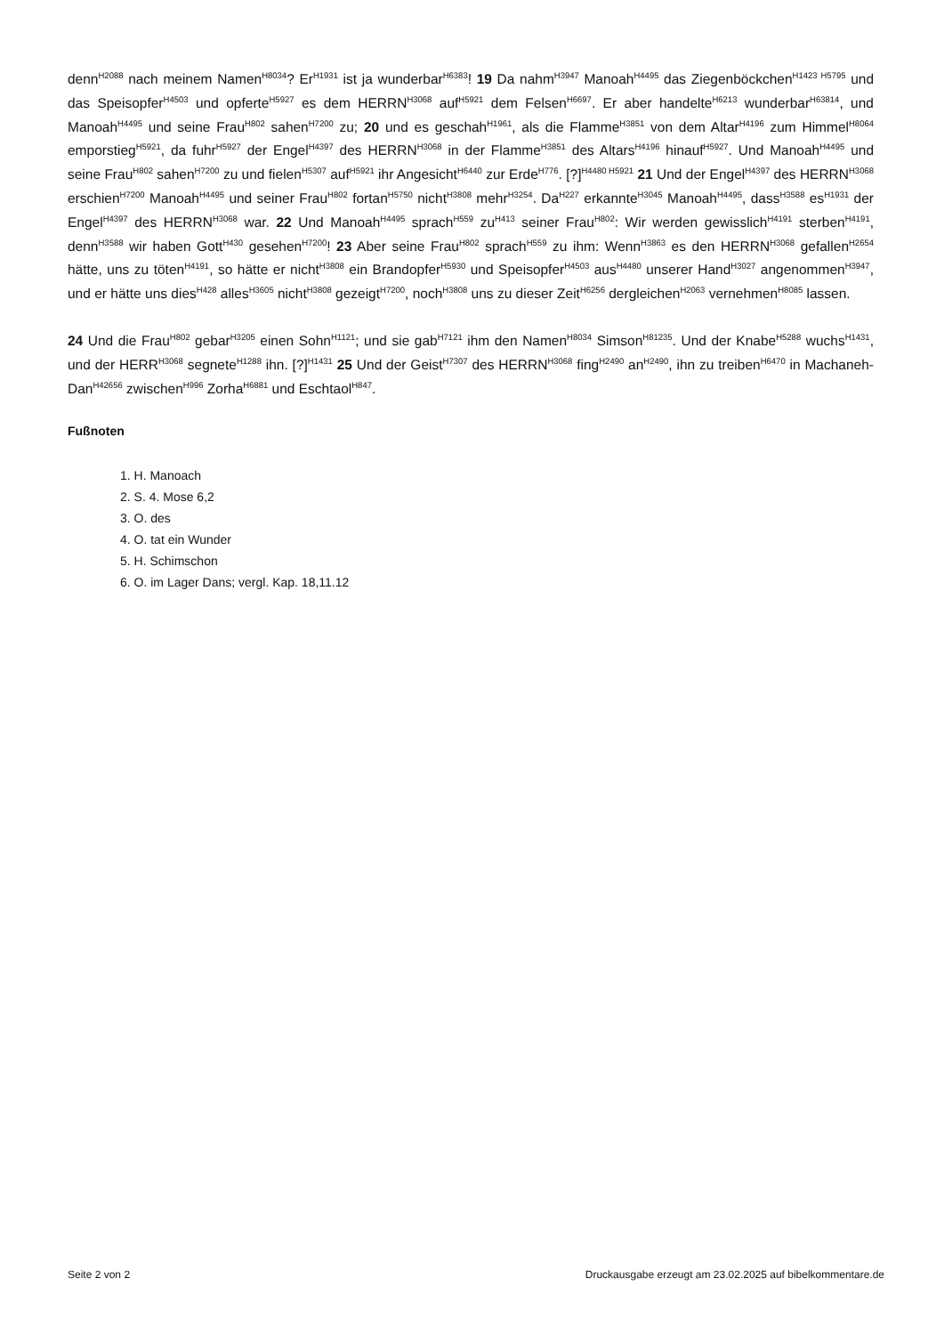denn<sup>H2088</sup> nach meinem Namen<sup>H8034</sup>? Er<sup>H1931</sup> ist ja wunderbar<sup>H6383</sup>! 19 Da nahm<sup>H3947</sup> Manoah<sup>H4495</sup> das Ziegenböckchen<sup>H1423 H5795</sup> und das Speisopfer<sup>H4503</sup> und opferte<sup>H5927</sup> es dem HERRN<sup>H3068</sup> auf<sup>H5921</sup> dem Felsen<sup>H6697</sup>. Er aber handelte<sup>H6213</sup> wunderbar<sup>H63814</sup>, und Manoah<sup>H4495</sup> und seine Frau<sup>H802</sup> sahen<sup>H7200</sup> zu; 20 und es geschah<sup>H1961</sup>, als die Flamme<sup>H3851</sup> von dem Altar<sup>H4196</sup> zum Himmel<sup>H8064</sup> emporstieg<sup>H5921</sup>, da fuhr<sup>H5927</sup> der Engel<sup>H4397</sup> des HERRN<sup>H3068</sup> in der Flamme<sup>H3851</sup> des Altars<sup>H4196</sup> hinauf<sup>H5927</sup>. Und Manoah<sup>H4495</sup> und seine Frau<sup>H802</sup> sahen<sup>H7200</sup> zu und fielen<sup>H5307</sup> auf<sup>H5921</sup> ihr Angesicht<sup>H6440</sup> zur Erde<sup>H776</sup>. [?]<sup>H4480 H5921</sup> 21 Und der Engel<sup>H4397</sup> des HERRN<sup>H3068</sup> erschien<sup>H7200</sup> Manoah<sup>H4495</sup> und seiner Frau<sup>H802</sup> fortan<sup>H5750</sup> nicht<sup>H3808</sup> mehr<sup>H3254</sup>. Da<sup>H227</sup> erkannte<sup>H3045</sup> Manoah<sup>H4495</sup>, dass<sup>H3588</sup> es<sup>H1931</sup> der Engel<sup>H4397</sup> des HERRN<sup>H3068</sup> war. 22 Und Manoah<sup>H4495</sup> sprach<sup>H559</sup> zu<sup>H413</sup> seiner Frau<sup>H802</sup>: Wir werden gewisslich<sup>H4191</sup> sterben<sup>H4191</sup>, denn<sup>H3588</sup> wir haben Gott<sup>H430</sup> gesehen<sup>H7200</sup>! 23 Aber seine Frau<sup>H802</sup> sprach<sup>H559</sup> zu ihm: Wenn<sup>H3863</sup> es den HERRN<sup>H3068</sup> gefallen<sup>H2654</sup> hätte, uns zu töten<sup>H4191</sup>, so hätte er nicht<sup>H3808</sup> ein Brandopfer<sup>H5930</sup> und Speisopfer<sup>H4503</sup> aus<sup>H4480</sup> unserer Hand<sup>H3027</sup> angenommen<sup>H3947</sup>, und er hätte uns dies<sup>H428</sup> alles<sup>H3605</sup> nicht<sup>H3808</sup> gezeigt<sup>H7200</sup>, noch<sup>H3808</sup> uns zu dieser Zeit<sup>H6256</sup> dergleichen<sup>H2063</sup> vernehmen<sup>H8085</sup> lassen.
24 Und die Frau<sup>H802</sup> gebar<sup>H3205</sup> einen Sohn<sup>H1121</sup>; und sie gab<sup>H7121</sup> ihm den Namen<sup>H8034</sup> Simson<sup>H81235</sup>. Und der Knabe<sup>H5288</sup> wuchs<sup>H1431</sup>, und der HERR<sup>H3068</sup> segnete<sup>H1288</sup> ihn. [?]<sup>H1431</sup> 25 Und der Geist<sup>H7307</sup> des HERRN<sup>H3068</sup> fing<sup>H2490</sup> an<sup>H2490</sup>, ihn zu treiben<sup>H6470</sup> in Machaneh-Dan<sup>H42656</sup> zwischen<sup>H996</sup> Zorha<sup>H6881</sup> und Eschtaol<sup>H847</sup>.
Fußnoten
1. H. Manoach
2. S. 4. Mose 6,2
3. O. des
4. O. tat ein Wunder
5. H. Schimschon
6. O. im Lager Dans; vergl. Kap. 18,11.12
Seite 2 von 2 Druckausgabe erzeugt am 23.02.2025 auf bibelkommentare.de